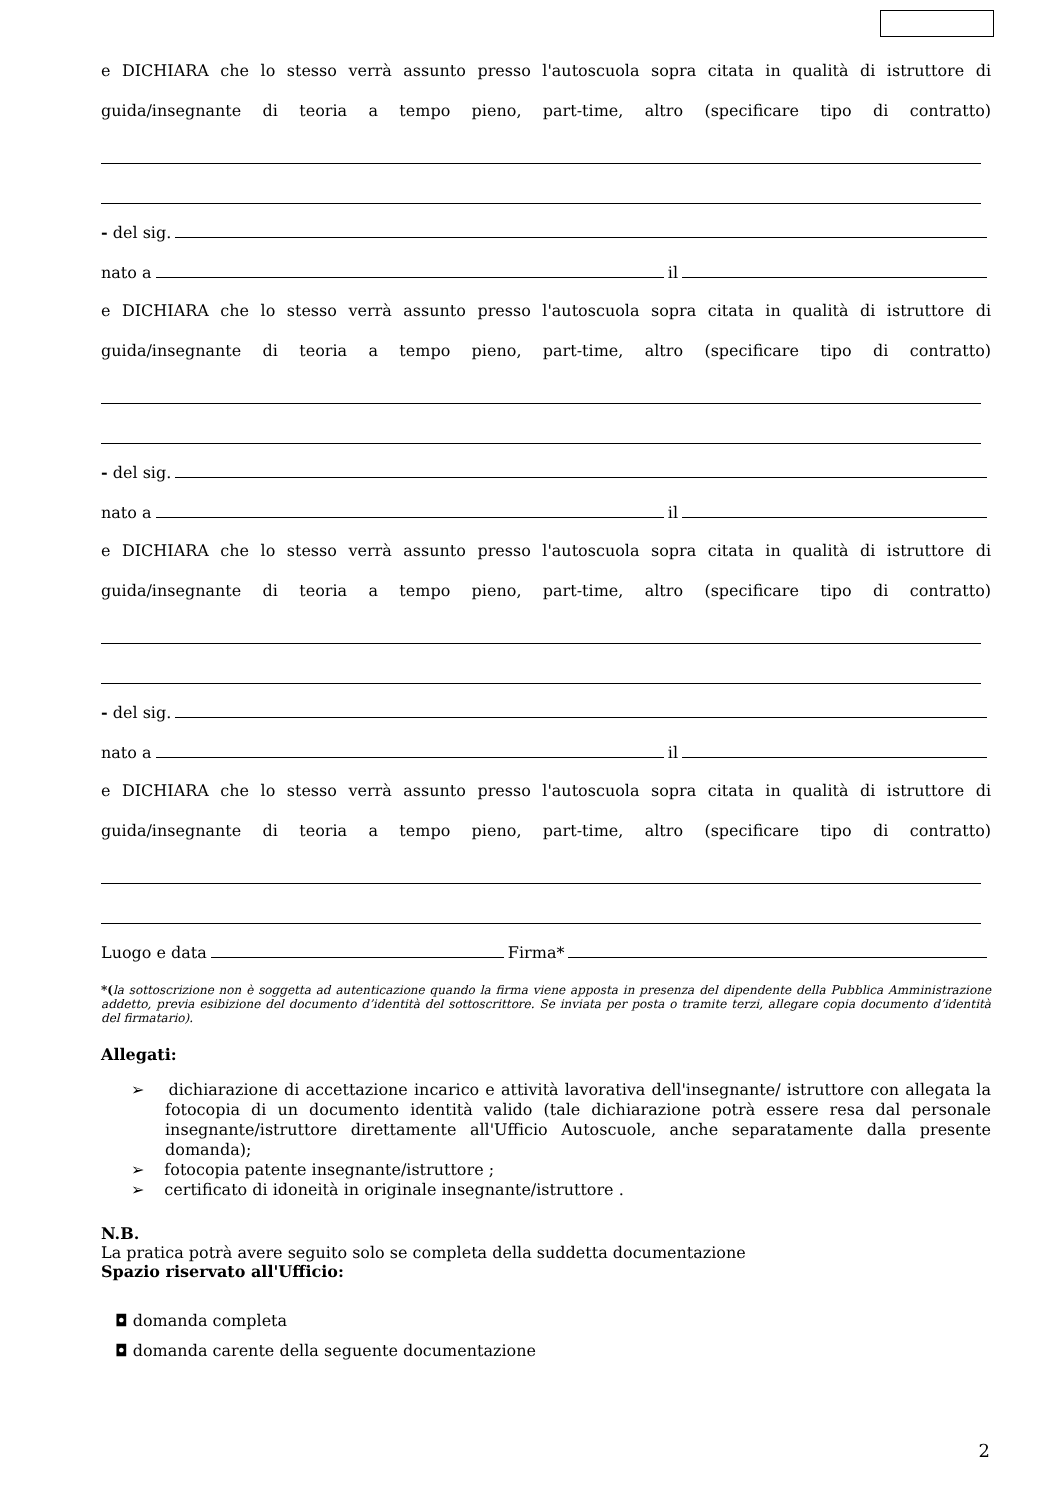e DICHIARA che lo stesso verrà assunto presso l'autoscuola sopra citata in qualità di istruttore di
guida/insegnante di teoria a tempo pieno, part-time, altro (specificare tipo di contratto)
- del sig.
nato a il
e DICHIARA che lo stesso verrà assunto presso l'autoscuola sopra citata in qualità di istruttore di
guida/insegnante di teoria a tempo pieno, part-time, altro (specificare tipo di contratto)
- del sig.
nato a il
e DICHIARA che lo stesso verrà assunto presso l'autoscuola sopra citata in qualità di istruttore di
guida/insegnante di teoria a tempo pieno, part-time, altro (specificare tipo di contratto)
- del sig.
nato a il
e DICHIARA che lo stesso verrà assunto presso l'autoscuola sopra citata in qualità di istruttore di
guida/insegnante di teoria a tempo pieno, part-time, altro (specificare tipo di contratto)
Luogo e data Firma*
*(la sottoscrizione non è soggetta ad autenticazione quando la firma viene apposta in presenza del dipendente della Pubblica Amministrazione addetto, previa esibizione del documento d’identità del sottoscrittore. Se inviata per posta o tramite terzi, allegare copia documento d’identità del firmatario).
Allegati:
➢ dichiarazione di accettazione incarico e attività lavorativa dell'insegnante/ istruttore con allegata la fotocopia di un documento identità valido (tale dichiarazione potrà essere resa dal personale insegnante/istruttore direttamente all'Ufficio Autoscuole, anche separatamente dalla presente domanda);
➢ fotocopia patente insegnante/istruttore ;
➢ certificato di idoneità in originale insegnante/istruttore .
N.B.
La pratica potrà avere seguito solo se completa della suddetta documentazione
Spazio riservato all'Ufficio:
◘ domanda completa
◘ domanda carente della seguente documentazione
2